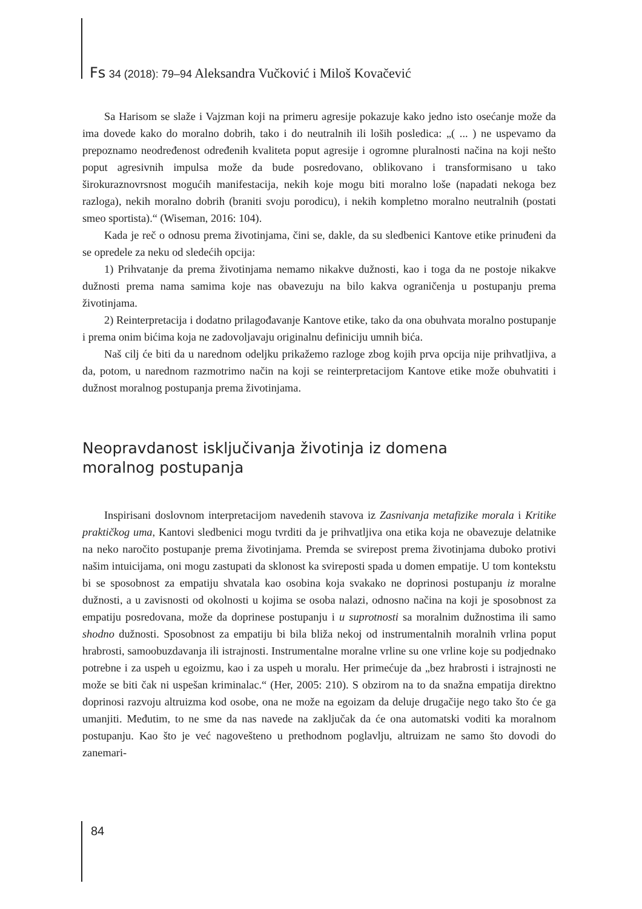Fs 34 (2018): 79–94 Aleksandra Vučković i Miloš Kovačević
Sa Harisom se slaže i Vajzman koji na primeru agresije pokazuje kako jedno isto osećanje može da ima dovede kako do moralno dobrih, tako i do neutralnih ili loših posledica: „( ... ) ne uspevamo da prepoznamo neodređenost određenih kvaliteta poput agresije i ogromne pluralnosti načina na koji nešto poput agresivnih impulsa može da bude posredovano, oblikovano i transformisano u tako širokuraznovrsnost mogućih manifestacija, nekih koje mogu biti moralno loše (napadati nekoga bez razloga), nekih moralno dobrih (braniti svoju porodicu), i nekih kompletno moralno neutralnih (postati smeo sportista).“ (Wiseman, 2016: 104).
Kada je reč o odnosu prema životinjama, čini se, dakle, da su sledbenici Kantove etike prinuđeni da se opredele za neku od sledećih opcija:
1) Prihvatanje da prema životinjama nemamo nikakve dužnosti, kao i toga da ne postoje nikakve dužnosti prema nama samima koje nas obavezuju na bilo kakva ograničenja u postupanju prema životinjama.
2) Reinterpretacija i dodatno prilagođavanje Kantove etike, tako da ona obuhvata moralno postupanje i prema onim bićima koja ne zadovoljavaju originalnu definiciju umnih bića.
Naš cilj će biti da u narednom odeljku prikažemo razloge zbog kojih prva opcija nije prihvatljiva, a da, potom, u narednom razmotrimo način na koji se reinterpretacijom Kantove etike može obuhvatiti i dužnost moralnog postupanja prema životinjama.
Neopravdanost isključivanja životinja iz domena
moralnog postupanja
Inspirisani doslovnom interpretacijom navedenih stavova iz Zasnivanja metafizike morala i Kritike praktičkog uma, Kantovi sledbenici mogu tvrditi da je prihvatljiva ona etika koja ne obavezuje delatnike na neko naročito postupanje prema životinjama. Premda se svirepost prema životinjama duboko protivi našim intuicijama, oni mogu zastupati da sklonost ka svireposti spada u domen empatije. U tom kontekstu bi se sposobnost za empatiju shvatala kao osobina koja svakako ne doprinosi postupanju iz moralne dužnosti, a u zavisnosti od okolnosti u kojima se osoba nalazi, odnosno načina na koji je sposobnost za empatiju posredovana, može da doprinese postupanju i u suprotnosti sa moralnim dužnostima ili samo shodno dužnosti. Sposobnost za empatiju bi bila bliža nekoj od instrumentalnih moralnih vrlina poput hrabrosti, samoobuzdavanja ili istrajnosti. Instrumentalne moralne vrline su one vrline koje su podjednako potrebne i za uspeh u egoizmu, kao i za uspeh u moralu. Her primećuje da „bez hrabrosti i istrajnosti ne može se biti čak ni uspešan kriminalac.“ (Her, 2005: 210). S obzirom na to da snažna empatija direktno doprinosi razvoju altruizma kod osobe, ona ne može na egoizam da deluje drugačije nego tako što će ga umanjiti. Međutim, to ne sme da nas navede na zaključak da će ona automatski voditi ka moralnom postupanju. Kao što je već nagovešteno u prethodnom poglavlju, altruizam ne samo što dovodi do zanemari-
84